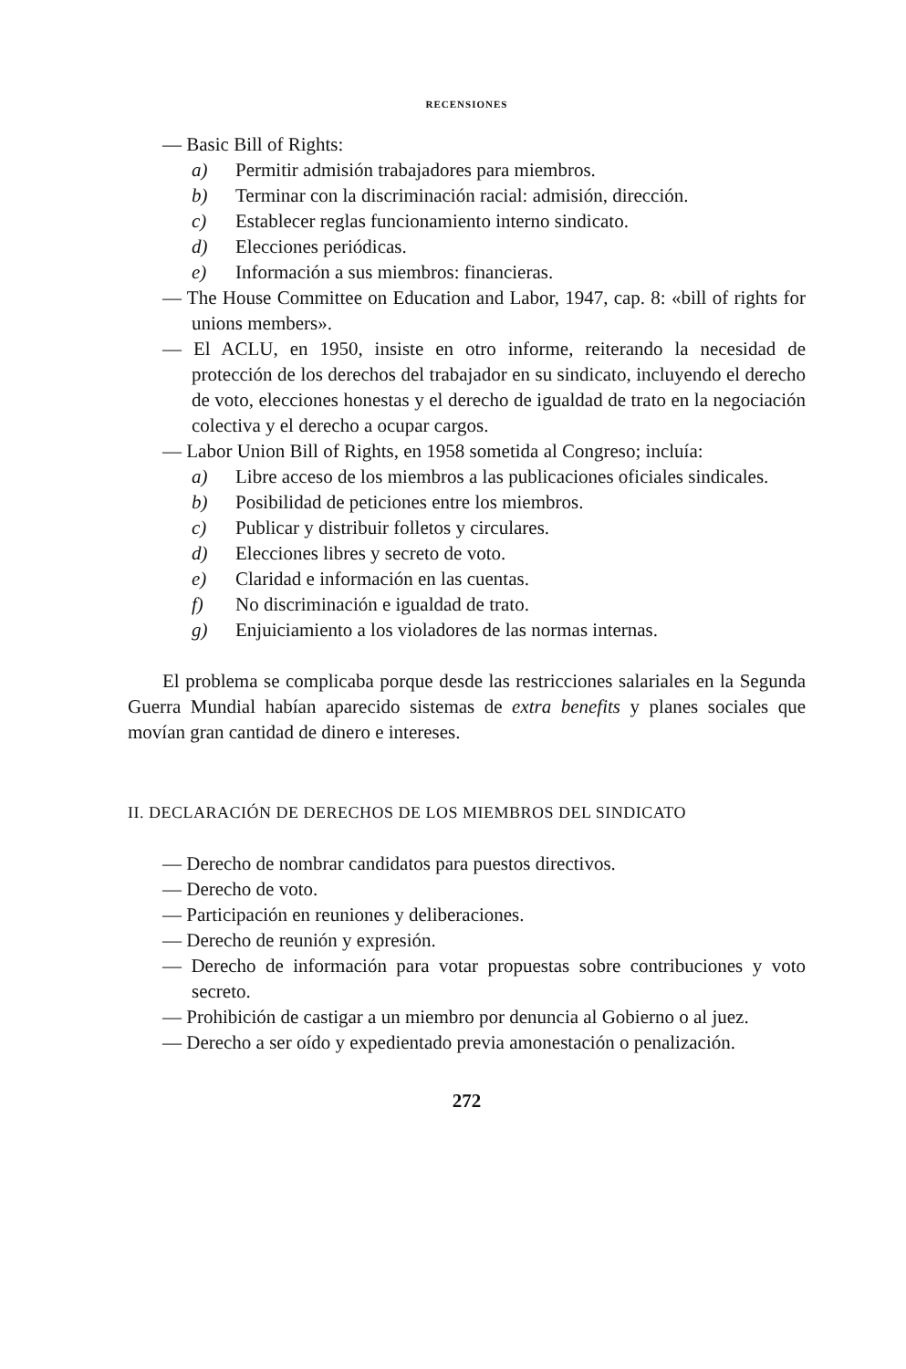RECENSIONES
— Basic Bill of Rights:
a) Permitir admisión trabajadores para miembros.
b) Terminar con la discriminación racial: admisión, dirección.
c) Establecer reglas funcionamiento interno sindicato.
d) Elecciones periódicas.
e) Información a sus miembros: financieras.
— The House Committee on Education and Labor, 1947, cap. 8: «bill of rights for unions members».
— El ACLU, en 1950, insiste en otro informe, reiterando la necesidad de protección de los derechos del trabajador en su sindicato, incluyendo el derecho de voto, elecciones honestas y el derecho de igualdad de trato en la negociación colectiva y el derecho a ocupar cargos.
— Labor Union Bill of Rights, en 1958 sometida al Congreso; incluía:
a) Libre acceso de los miembros a las publicaciones oficiales sindicales.
b) Posibilidad de peticiones entre los miembros.
c) Publicar y distribuir folletos y circulares.
d) Elecciones libres y secreto de voto.
e) Claridad e información en las cuentas.
f) No discriminación e igualdad de trato.
g) Enjuiciamiento a los violadores de las normas internas.
El problema se complicaba porque desde las restricciones salariales en la Segunda Guerra Mundial habían aparecido sistemas de extra benefits y planes sociales que movían gran cantidad de dinero e intereses.
II. DECLARACIÓN DE DERECHOS DE LOS MIEMBROS DEL SINDICATO
— Derecho de nombrar candidatos para puestos directivos.
— Derecho de voto.
— Participación en reuniones y deliberaciones.
— Derecho de reunión y expresión.
— Derecho de información para votar propuestas sobre contribuciones y voto secreto.
— Prohibición de castigar a un miembro por denuncia al Gobierno o al juez.
— Derecho a ser oído y expedientado previa amonestación o penalización.
272